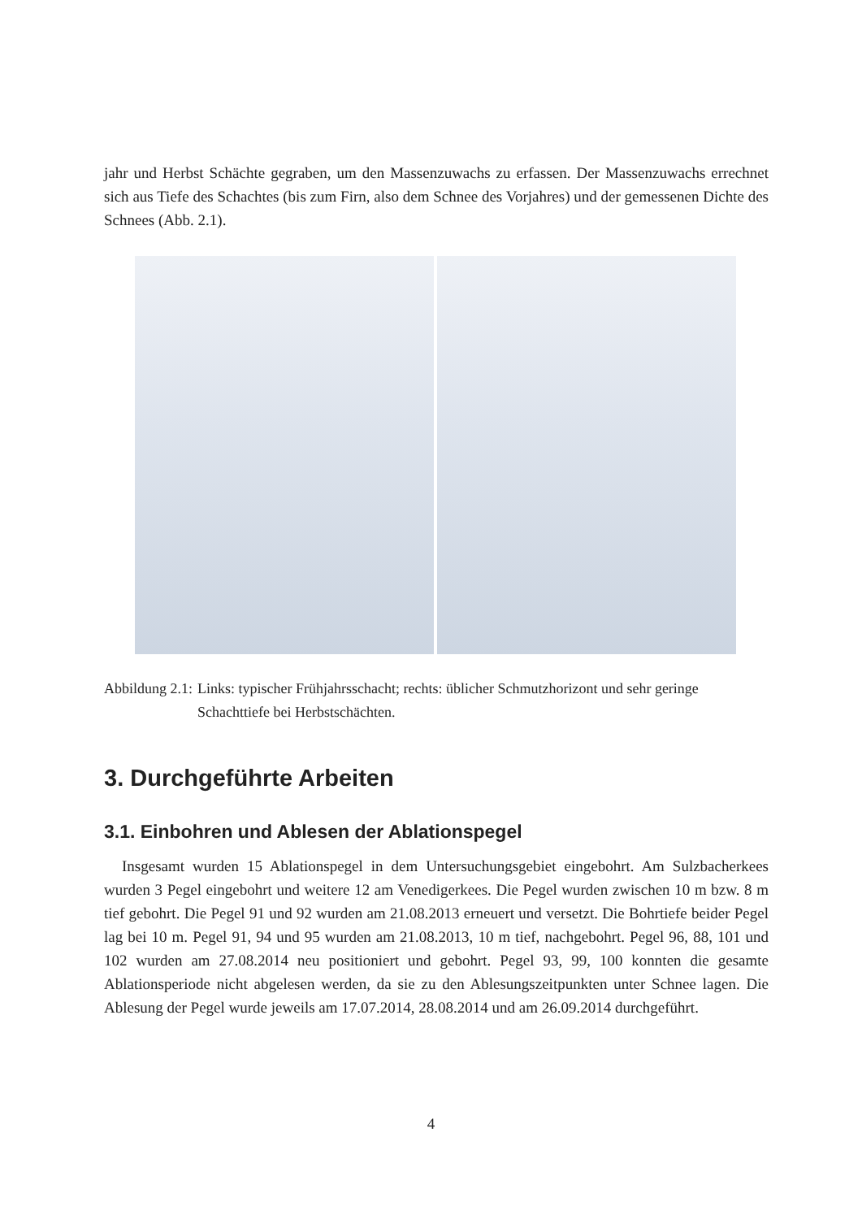jahr und Herbst Schächte gegraben, um den Massenzuwachs zu erfassen. Der Massenzuwachs errechnet sich aus Tiefe des Schachtes (bis zum Firn, also dem Schnee des Vorjahres) und der gemessenen Dichte des Schnees (Abb. 2.1).
Abbildung 2.1: Links: typischer Frühjahrsschacht; rechts: üblicher Schmutzhorizont und sehr geringe Schachttiefe bei Herbstschächten.
3. Durchgeführte Arbeiten
3.1. Einbohren und Ablesen der Ablationspegel
Insgesamt wurden 15 Ablationspegel in dem Untersuchungsgebiet eingebohrt. Am Sulzbacherkees wurden 3 Pegel eingebohrt und weitere 12 am Venedigerkees. Die Pegel wurden zwischen 10 m bzw. 8 m tief gebohrt. Die Pegel 91 und 92 wurden am 21.08.2013 erneuert und versetzt. Die Bohrtiefe beider Pegel lag bei 10 m. Pegel 91, 94 und 95 wurden am 21.08.2013, 10 m tief, nachgebohrt. Pegel 96, 88, 101 und 102 wurden am 27.08.2014 neu positioniert und gebohrt. Pegel 93, 99, 100 konnten die gesamte Ablationsperiode nicht abgelesen werden, da sie zu den Ablesungszeitpunkten unter Schnee lagen. Die Ablesung der Pegel wurde jeweils am 17.07.2014, 28.08.2014 und am 26.09.2014 durchgeführt.
4